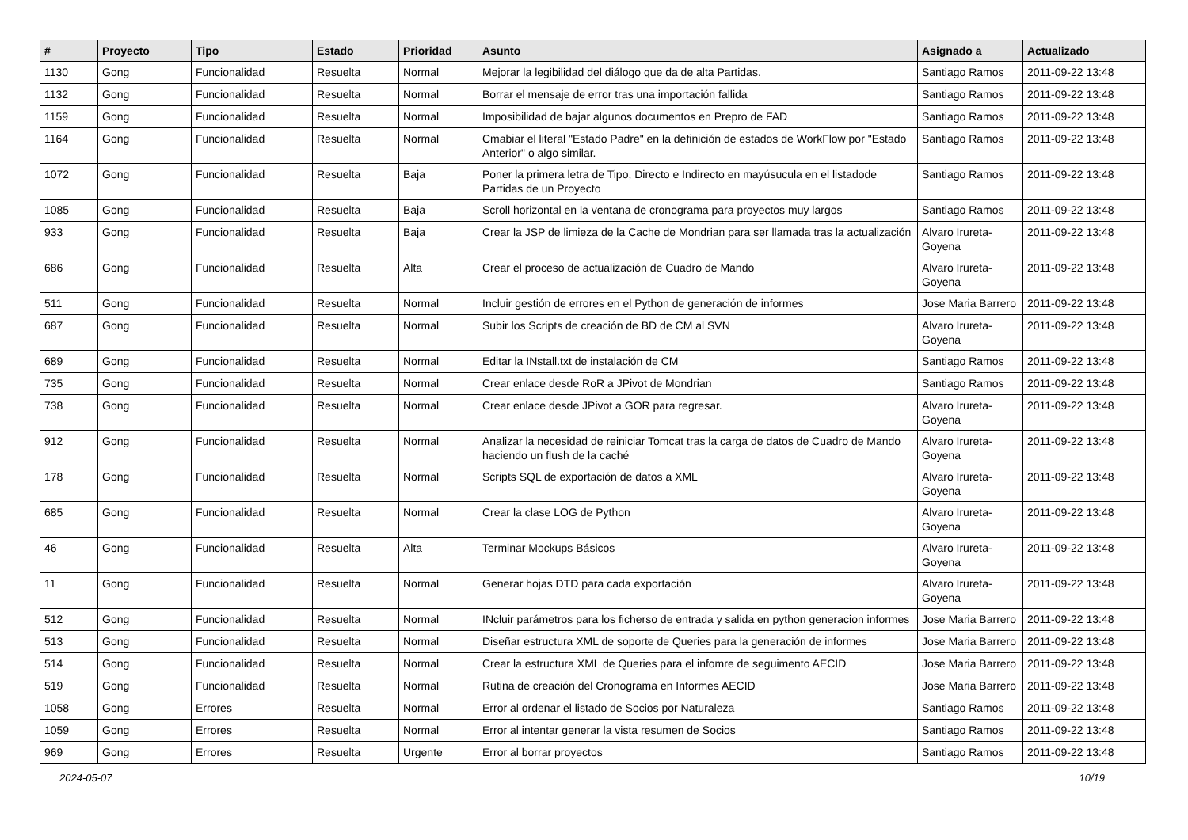| # | Proyecto | Tipo | Estado | Prioridad | Asunto | Asignado a | Actualizado |
| --- | --- | --- | --- | --- | --- | --- | --- |
| 1130 | Gong | Funcionalidad | Resuelta | Normal | Mejorar la legibilidad del diálogo que da de alta Partidas. | Santiago Ramos | 2011-09-22 13:48 |
| 1132 | Gong | Funcionalidad | Resuelta | Normal | Borrar el mensaje de error tras una importación fallida | Santiago Ramos | 2011-09-22 13:48 |
| 1159 | Gong | Funcionalidad | Resuelta | Normal | Imposibilidad de bajar algunos documentos en Prepro de FAD | Santiago Ramos | 2011-09-22 13:48 |
| 1164 | Gong | Funcionalidad | Resuelta | Normal | Cmabiar el literal "Estado Padre" en la definición de estados de WorkFlow por "Estado Anterior" o algo similar. | Santiago Ramos | 2011-09-22 13:48 |
| 1072 | Gong | Funcionalidad | Resuelta | Baja | Poner la primera letra de Tipo, Directo e Indirecto en mayúsucula en el listadode Partidas de un Proyecto | Santiago Ramos | 2011-09-22 13:48 |
| 1085 | Gong | Funcionalidad | Resuelta | Baja | Scroll horizontal en la ventana de cronograma para proyectos muy largos | Santiago Ramos | 2011-09-22 13:48 |
| 933 | Gong | Funcionalidad | Resuelta | Baja | Crear la JSP de limieza de la Cache de Mondrian para ser llamada tras la actualización | Alvaro Irureta-Goyena | 2011-09-22 13:48 |
| 686 | Gong | Funcionalidad | Resuelta | Alta | Crear el proceso de actualización de Cuadro de Mando | Alvaro Irureta-Goyena | 2011-09-22 13:48 |
| 511 | Gong | Funcionalidad | Resuelta | Normal | Incluir gestión de errores en el Python de generación de informes | Jose Maria Barrero | 2011-09-22 13:48 |
| 687 | Gong | Funcionalidad | Resuelta | Normal | Subir los Scripts de creación de BD de CM al SVN | Alvaro Irureta-Goyena | 2011-09-22 13:48 |
| 689 | Gong | Funcionalidad | Resuelta | Normal | Editar la INstall.txt de instalación de CM | Santiago Ramos | 2011-09-22 13:48 |
| 735 | Gong | Funcionalidad | Resuelta | Normal | Crear enlace desde RoR a JPivot de Mondrian | Santiago Ramos | 2011-09-22 13:48 |
| 738 | Gong | Funcionalidad | Resuelta | Normal | Crear enlace desde JPivot a GOR para regresar. | Alvaro Irureta-Goyena | 2011-09-22 13:48 |
| 912 | Gong | Funcionalidad | Resuelta | Normal | Analizar la necesidad de reiniciar Tomcat tras la carga de datos de Cuadro de Mando haciendo un flush de la caché | Alvaro Irureta-Goyena | 2011-09-22 13:48 |
| 178 | Gong | Funcionalidad | Resuelta | Normal | Scripts SQL de exportación de datos a XML | Alvaro Irureta-Goyena | 2011-09-22 13:48 |
| 685 | Gong | Funcionalidad | Resuelta | Normal | Crear la clase LOG de Python | Alvaro Irureta-Goyena | 2011-09-22 13:48 |
| 46 | Gong | Funcionalidad | Resuelta | Alta | Terminar Mockups Básicos | Alvaro Irureta-Goyena | 2011-09-22 13:48 |
| 11 | Gong | Funcionalidad | Resuelta | Normal | Generar hojas DTD para cada exportación | Alvaro Irureta-Goyena | 2011-09-22 13:48 |
| 512 | Gong | Funcionalidad | Resuelta | Normal | INcluir parámetros para los ficherso de entrada y salida en python generacion informes | Jose Maria Barrero | 2011-09-22 13:48 |
| 513 | Gong | Funcionalidad | Resuelta | Normal | Diseñar estructura XML de soporte de Queries para la generación de informes | Jose Maria Barrero | 2011-09-22 13:48 |
| 514 | Gong | Funcionalidad | Resuelta | Normal | Crear la estructura XML de Queries para el infomre de seguimento AECID | Jose Maria Barrero | 2011-09-22 13:48 |
| 519 | Gong | Funcionalidad | Resuelta | Normal | Rutina de creación del Cronograma en Informes AECID | Jose Maria Barrero | 2011-09-22 13:48 |
| 1058 | Gong | Errores | Resuelta | Normal | Error al ordenar el listado de Socios por Naturaleza | Santiago Ramos | 2011-09-22 13:48 |
| 1059 | Gong | Errores | Resuelta | Normal | Error al intentar generar la vista resumen de Socios | Santiago Ramos | 2011-09-22 13:48 |
| 969 | Gong | Errores | Resuelta | Urgente | Error al borrar proyectos | Santiago Ramos | 2011-09-22 13:48 |
2024-05-07 10/19